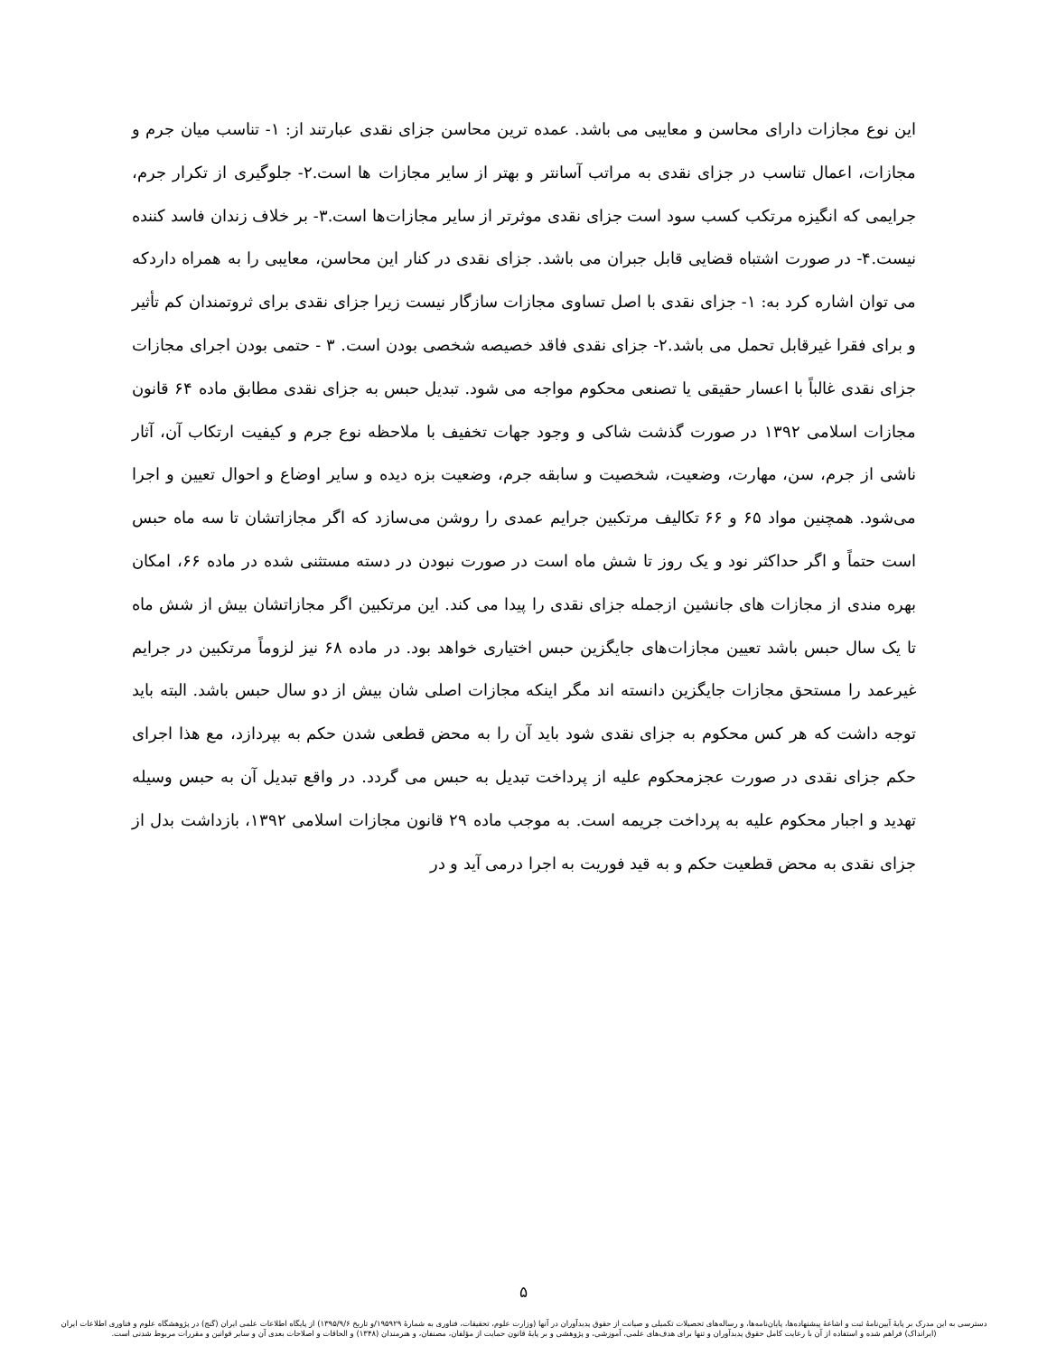این نوع مجازات دارای محاسن و معایبی می باشد. عمده ترین محاسن جزای نقدی عبارتند از: ۱- تناسب میان جرم و مجازات، اعمال تناسب در جزای نقدی به مراتب آسانتر و بهتر از سایر مجازات ها است.۲- جلوگیری از تکرار جرم، جرایمی که انگیزه مرتکب کسب سود است جزای نقدی موثرتر از سایر مجازات‌ها است.۳- بر خلاف زندان فاسد کننده نیست.۴- در صورت اشتباه قضایی قابل جبران می باشد. جزای نقدی در کنار این محاسن، معایبی را به همراه داردکه می توان اشاره کرد به: ۱- جزای نقدی با اصل تساوی مجازات سازگار نیست زیرا جزای نقدی برای ثروتمندان کم تأثیر و برای فقرا غیرقابل تحمل می باشد.۲- جزای نقدی فاقد خصیصه شخصی بودن است. ۳ - حتمی بودن اجرای مجازات جزای نقدی غالباً با اعسار حقیقی یا تصنعی محکوم مواجه می شود. تبدیل حبس به جزای نقدی مطابق ماده ۶۴ قانون مجازات اسلامی ۱۳۹۲ در صورت گذشت شاکی و وجود جهات تخفیف با ملاحظه نوع جرم و کیفیت ارتکاب آن، آثار ناشی از جرم، سن، مهارت، وضعیت، شخصیت و سابقه جرم، وضعیت بزه دیده و سایر اوضاع و احوال تعیین و اجرا می‌شود. همچنین مواد ۶۵ و ۶۶ تکالیف مرتکبین جرایم عمدی را روشن می‌سازد که اگر مجازاتشان تا سه ماه حبس است حتماً و اگر حداکثر نود و یک روز تا شش ماه است در صورت نبودن در دسته مستثنی شده در ماده ۶۶، امکان بهره مندی از مجازات های جانشین ازجمله جزای نقدی را پیدا می کند. این مرتکبین اگر مجازاتشان بیش از شش ماه تا یک سال حبس باشد تعیین مجازات‌های جایگزین حبس اختیاری خواهد بود. در ماده ۶۸ نیز لزوماً مرتکبین در جرایم غیرعمد را مستحق مجازات جایگزین دانسته اند مگر اینکه مجازات اصلی شان بیش از دو سال حبس باشد. البته باید توجه داشت که هر کس محکوم به جزای نقدی شود باید آن را به محض قطعی شدن حکم به بپردازد، مع هذا اجرای حکم جزای نقدی در صورت عجزمحکوم علیه از پرداخت تبدیل به حبس می گردد. در واقع تبدیل آن به حبس وسیله تهدید و اجبار محکوم علیه به پرداخت جریمه است. به موجب ماده ۲۹ قانون مجازات اسلامی ۱۳۹۲، بازداشت بدل از جزای نقدی به محض قطعیت حکم و به قید فوریت به اجرا درمی آید و در
۵
دسترسی به این مدرک بر پایهٔ آیین‌نامهٔ ثبت و اشاعهٔ پیشنهاده‌ها، پایان‌نامه‌ها، و رساله‌های تحصیلات تکمیلی و صیانت از حقوق پدیدآوران در آنها (وزارت علوم، تحقیقات، فناوری به شمارهٔ ۱۹۵۹۲۹/و تاریخ ۱۳۹۵/۹/۶) از پایگاه اطلاعات علمی ایران (گنج) در پژوهشگاه علوم و فناوری اطلاعات ایران (ایرانداک) فراهم شده و استفاده از آن با رعایت کامل حقوق پدیدآوران و تنها برای هدف‌های علمی، آموزشی، و پژوهشی و بر پایهٔ قانون حمایت از مؤلفان، مصنفان، و هنرمندان (۱۳۴۸) و الحاقات و اصلاحات بعدی آن و سایر قوانین و مقررات مربوط شدنی است.